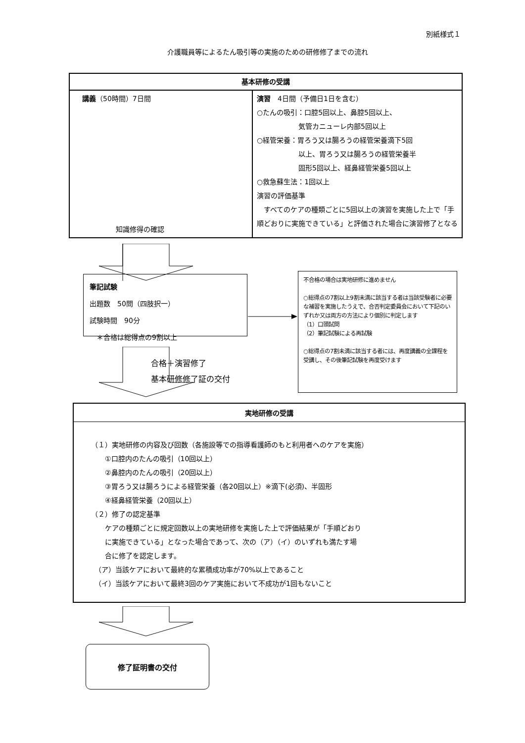別紙様式１
介護職員等によるたん吸引等の実施のための研修修了までの流れ
| 基本研修の受講 | |
| --- | --- |
| 講義 （50時間）7日間 知識修得の確認 | 演習 4日間（予備日1日を含む） ○たんの吸引：口腔5回以上、鼻腔5回以上、 気管カニューレ内部5回以上 ○経管栄養：胃ろう又は腸ろうの経管栄養滴下5回 以上、胃ろう又は腸ろうの経管栄養半 固形5回以上、経鼻経管栄養5回以上 ○救急蘇生法：1回以上 演習の評価基準 すべてのケアの種類ごとに5回以上の演習を実施した上で「手順どおりに実施できている」と評価された場合に演習修了となる |
筆記試験
出題数　50問（四肢択一）
試験時間　90分
　＊合格は総得点の9割以上
不合格の場合は実地研修に進めません
○総得点の7割以上9割未満に該当する者は当該受験者に必要な補習を実施したうえで、合否判定委員会において下記のいずれか又は両方の方法により個別に判定します
（1）口頭試問
（2）筆記試験による再試験
○総得点の7割未満に該当する者には、再度講義の全課程を受講し、その後筆記試験を再度受けます
合格＋演習修了
基本研修修了証の交付
実地研修の受講
（１）実地研修の内容及び回数（各施設等での指導看護師のもと利用者へのケアを実施）
　　①口腔内のたんの吸引（10回以上）
　　②鼻腔内のたんの吸引（20回以上）
　　③胃ろう又は腸ろうによる経管栄養（各20回以上）※滴下(必須)、半固形
　　④経鼻経管栄養（20回以上）
（２）修了の認定基準
　　ケアの種類ごとに規定回数以上の実地研修を実施した上で評価結果が「手順どおり
　　に実施できている」となった場合であって、次の（ア）（イ）のいずれも満たす場
　　合に修了を認定します。
　（ア）当該ケアにおいて最終的な累積成功率が70%以上であること
　（イ）当該ケアにおいて最終3回のケア実施において不成功が1回もないこと
修了証明書の交付